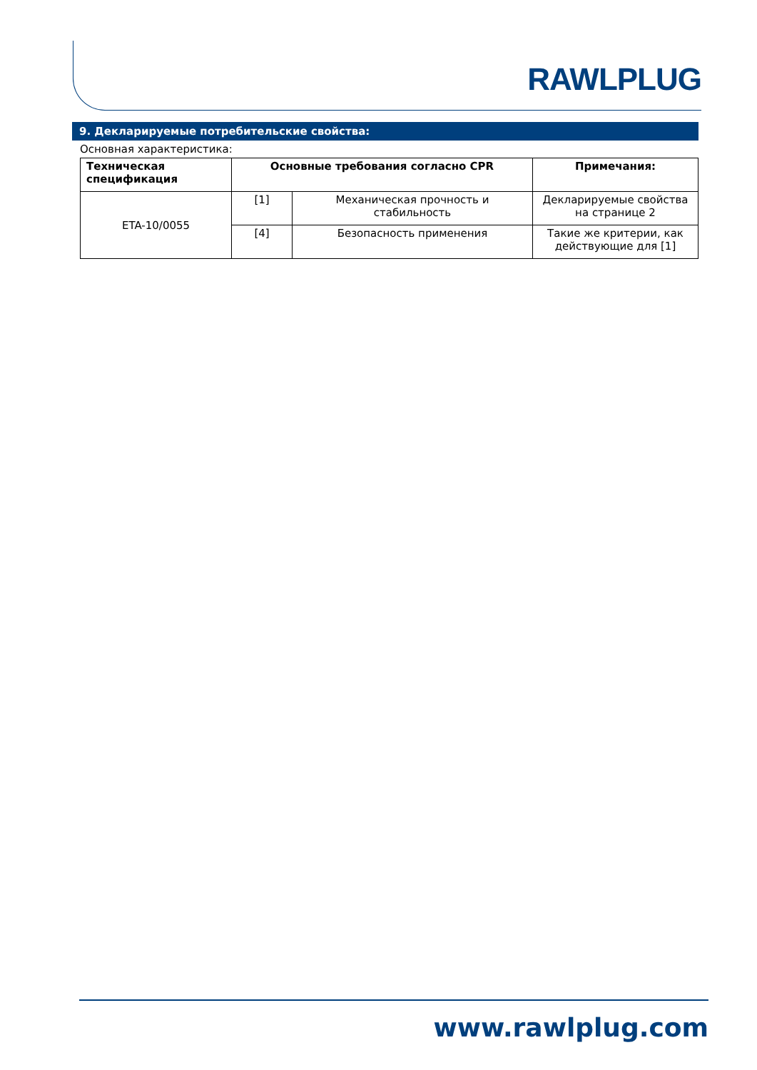RAWLPLUG
9. Декларируемые потребительские свойства:
Основная характеристика:
| Техническая спецификация | Основные требования согласно CPR | | Примечания: |
| --- | --- | --- | --- |
| ETA-10/0055 | [1] | Механическая прочность и стабильность | Декларируемые свойства на странице 2 |
| | [4] | Безопасность применения | Такие же критерии, как действующие для [1] |
www.rawlplug.com